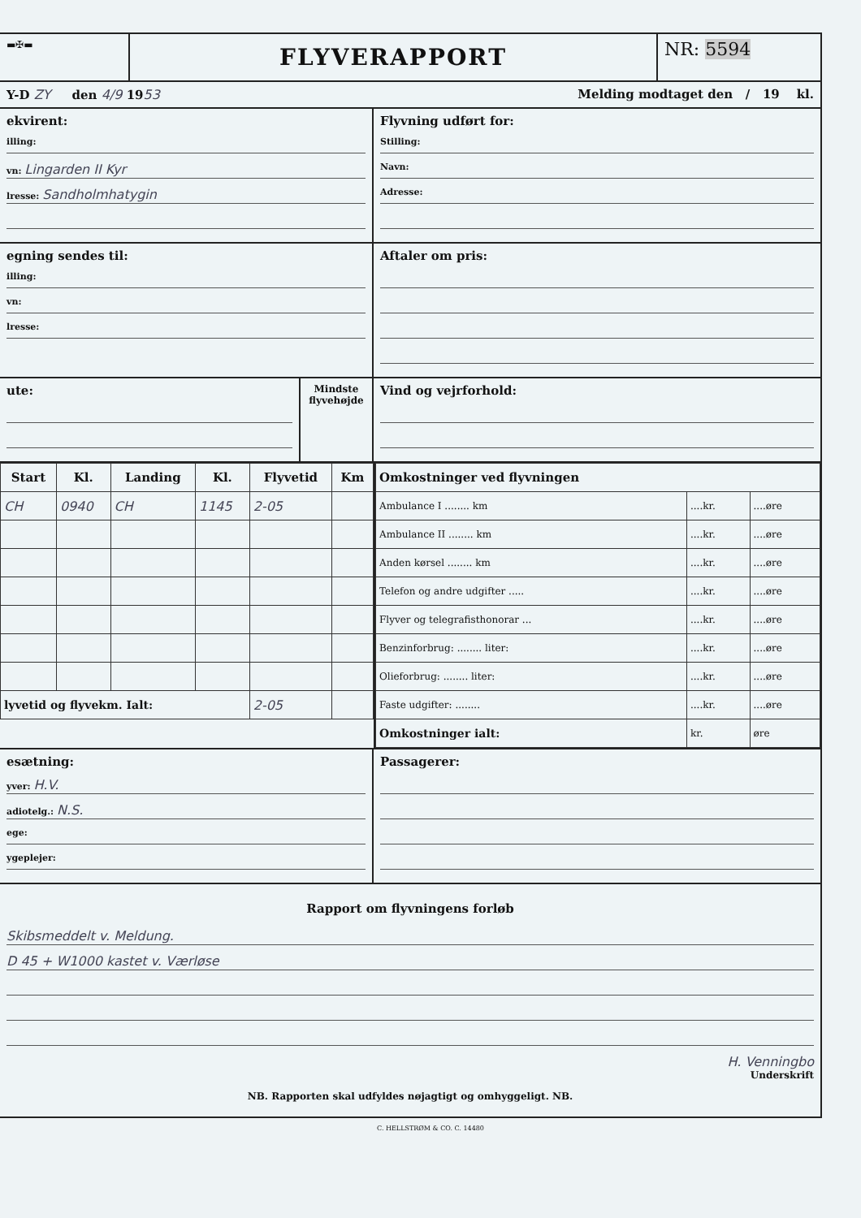▬✠▬
FLYVERAPPORT
NR: 5594
Y-D ZY den 4/9 1953 Melding modtaget den / 19 kl.
ekvirent:
illing:
vn: Lingarden II Kyr
lresse: Sandholmhatygin
Flyvning udført for:
Stilling:
Navn:
Adresse:
egning sendes til:
illing:
vn:
lresse:
Aftaler om pris:
ute:
Mindste flyvehøjde
Vind og vejrforhold:
| Start | Kl. | Landing | Kl. | Flyvetid | Km |
| --- | --- | --- | --- | --- | --- |
| CH | 0940 | CH | 1145 | 2-05 | |
| lyvetid og flyvekm. Ialt: | | | | 2-05 | |
| Omkostninger ved flyvningen | | |
| --- | --- | --- |
| Ambulance I ........ km | ....kr. | ....øre |
| Ambulance II ........ km | ....kr. | ....øre |
| Anden kørsel ........ km | ....kr. | ....øre |
| Telefon og andre udgifter ..... | ....kr. | ....øre |
| Flyver og telegrafisthonorar ... | ....kr. | ....øre |
| Benzinforbrug: ........ liter: | ....kr. | ....øre |
| Olieforbrug: ........ liter: | ....kr. | ....øre |
| Faste udgifter: ........ | ....kr. | ....øre |
| Omkostninger ialt: | kr. | øre |
esætning:
yver: H.V.
adiotelg.: N.S.
ege:
ygeplejer:
Passagerer:
Rapport om flyvningens forløb
Skibsmeddelt v. Meldung.
D 45 + W1000 kastet v. Værløse
H. Venningbo
Underskrift
NB. Rapporten skal udfyldes nøjagtigt og omhyggeligt. NB.
C. HELLSTRØM & CO. C. 14480